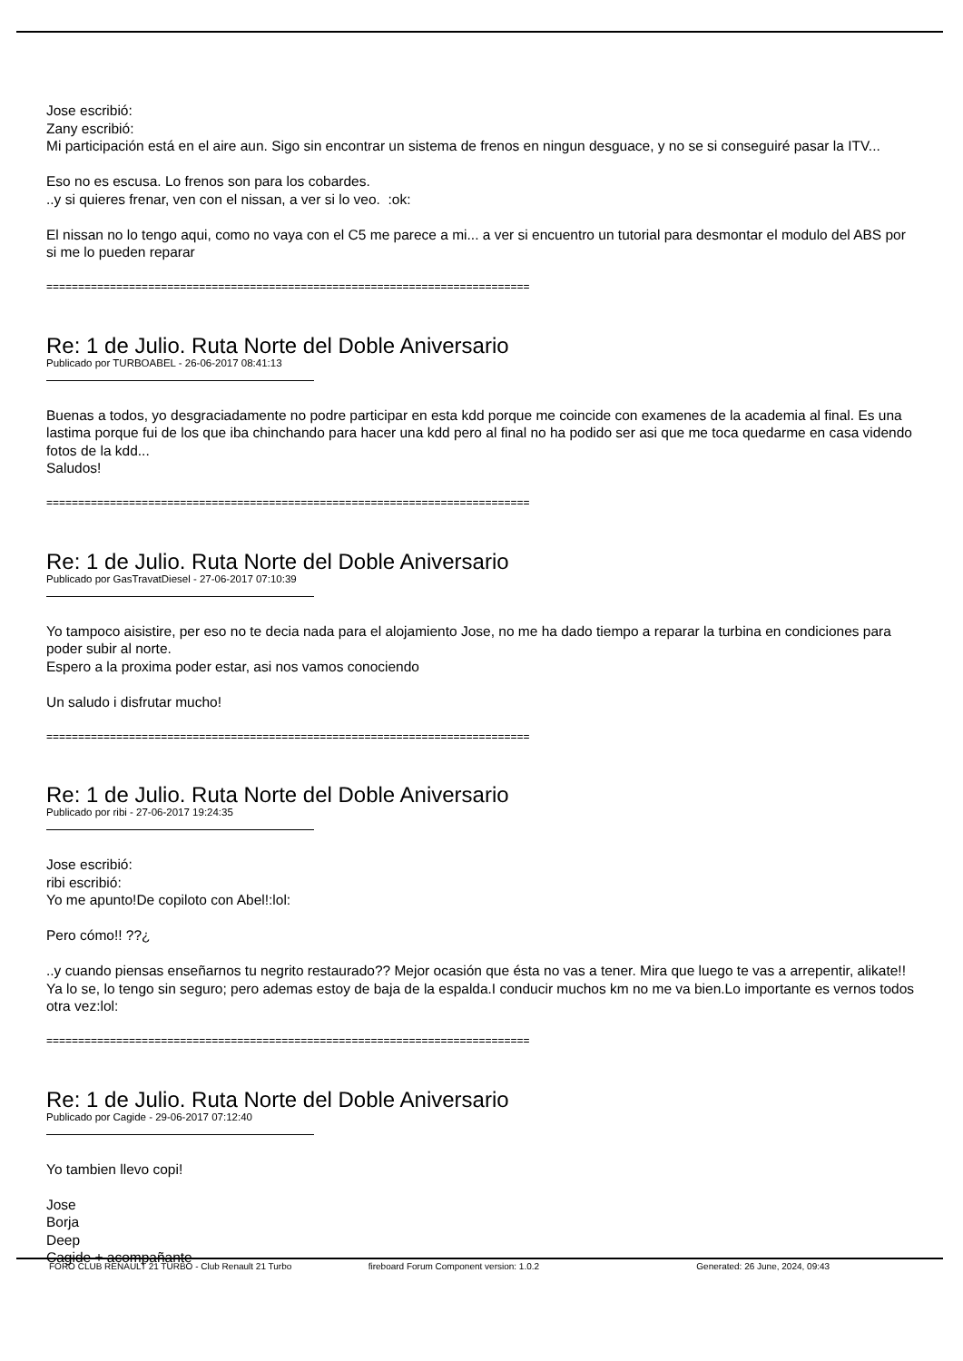Jose escribió:
Zany escribió:
Mi participación está en el aire aun. Sigo sin encontrar un sistema de frenos en ningun desguace, y no se si conseguiré pasar la ITV...
Eso no es escusa. Lo frenos son para los cobardes.
..y si quieres frenar, ven con el nissan, a ver si lo veo. :ok:
El nissan no lo tengo aqui, como no vaya con el C5 me parece a mi... a ver si encuentro un tutorial para desmontar el modulo del ABS por si me lo pueden reparar
============================================================================
Re: 1 de Julio. Ruta Norte del Doble Aniversario
Publicado por TURBOABEL - 26-06-2017 08:41:13
Buenas a todos, yo desgraciadamente no podre participar en esta kdd porque me coincide con examenes de la academia al final. Es una lastima porque fui de los que iba chinchando para hacer una kdd pero al final no ha podido ser asi que me toca quedarme en casa videndo fotos de la kdd...
Saludos!
============================================================================
Re: 1 de Julio. Ruta Norte del Doble Aniversario
Publicado por GasTravatDiesel - 27-06-2017 07:10:39
Yo tampoco aisistire, per eso no te decia nada para el alojamiento Jose, no me ha dado tiempo a reparar la turbina en condiciones para poder subir al norte.
Espero a la proxima poder estar, asi nos vamos conociendo
Un saludo i disfrutar mucho!
============================================================================
Re: 1 de Julio. Ruta Norte del Doble Aniversario
Publicado por ribi - 27-06-2017 19:24:35
Jose escribió:
ribi escribió:
Yo me apunto!De copiloto con Abel!:lol:
Pero cómo!! ??¿
..y cuando piensas enseñarnos tu negrito restaurado?? Mejor ocasión que ésta no vas a tener. Mira que luego te vas a arrepentir, alikate!!
Ya lo se, lo tengo sin seguro; pero ademas estoy de baja de la espalda.I conducir muchos km no me va bien.Lo importante es vernos todos otra vez:lol:
============================================================================
Re: 1 de Julio. Ruta Norte del Doble Aniversario
Publicado por Cagide - 29-06-2017 07:12:40
Yo tambien llevo copi!
Jose
Borja
Deep
Cagide + acompañante
FORO CLUB RENAULT 21 TURBO - Club Renault 21 Turbo fireboard Forum Component version: 1.0.2 Generated: 26 June, 2024, 09:43